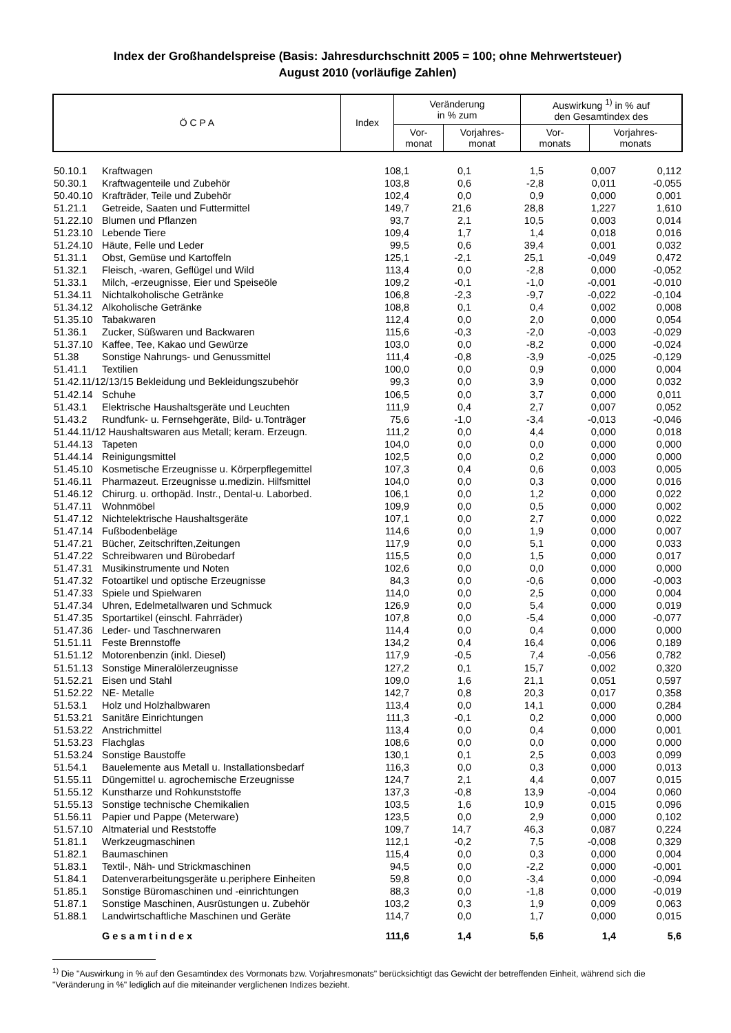Index der Großhandelspreise (Basis: Jahresdurchschnitt 2005 = 100; ohne Mehrwertsteuer)
August 2010 (vorläufige Zahlen)
| Ö C P A | Index | Veränderung in % zum | | Auswirkung <sup>1)</sup> in % auf den Gesamtindex des | |
| --- | --- | --- | --- | --- | --- |
| | | Vor- monat | Vorjahres- monat | Vor- monats | Vorjahres- monats |
| 50.10.1 | Kraftwagen | 108,1 | 0,1 | 1,5 | 0,007 | 0,112 |
| 50.30.1 | Kraftwagenteile und Zubehör | 103,8 | 0,6 | -2,8 | 0,011 | -0,055 |
| 50.40.10 | Krafträder, Teile und Zubehör | 102,4 | 0,0 | 0,9 | 0,000 | 0,001 |
| 51.21.1 | Getreide, Saaten und Futtermittel | 149,7 | 21,6 | 28,8 | 1,227 | 1,610 |
| 51.22.10 | Blumen und Pflanzen | 93,7 | 2,1 | 10,5 | 0,003 | 0,014 |
| 51.23.10 | Lebende Tiere | 109,4 | 1,7 | 1,4 | 0,018 | 0,016 |
| 51.24.10 | Häute, Felle und Leder | 99,5 | 0,6 | 39,4 | 0,001 | 0,032 |
| 51.31.1 | Obst, Gemüse und Kartoffeln | 125,1 | -2,1 | 25,1 | -0,049 | 0,472 |
| 51.32.1 | Fleisch, -waren, Geflügel und Wild | 113,4 | 0,0 | -2,8 | 0,000 | -0,052 |
| 51.33.1 | Milch, -erzeugnisse, Eier und Speiseöle | 109,2 | -0,1 | -1,0 | -0,001 | -0,010 |
| 51.34.11 | Nichtalkoholische Getränke | 106,8 | -2,3 | -9,7 | -0,022 | -0,104 |
| 51.34.12 | Alkoholische Getränke | 108,8 | 0,1 | 0,4 | 0,002 | 0,008 |
| 51.35.10 | Tabakwaren | 112,4 | 0,0 | 2,0 | 0,000 | 0,054 |
| 51.36.1 | Zucker, Süßwaren und Backwaren | 115,6 | -0,3 | -2,0 | -0,003 | -0,029 |
| 51.37.10 | Kaffee, Tee, Kakao und Gewürze | 103,0 | 0,0 | -8,2 | 0,000 | -0,024 |
| 51.38 | Sonstige Nahrungs- und Genussmittel | 111,4 | -0,8 | -3,9 | -0,025 | -0,129 |
| 51.41.1 | Textilien | 100,0 | 0,0 | 0,9 | 0,000 | 0,004 |
| 51.42.11/12/13/15 Bekleidung und Bekleidungszubehör | | 99,3 | 0,0 | 3,9 | 0,000 | 0,032 |
| 51.42.14 | Schuhe | 106,5 | 0,0 | 3,7 | 0,000 | 0,011 |
| 51.43.1 | Elektrische Haushaltsgeräte und Leuchten | 111,9 | 0,4 | 2,7 | 0,007 | 0,052 |
| 51.43.2 | Rundfunk- u. Fernsehgeräte, Bild- u.Tonträger | 75,6 | -1,0 | -3,4 | -0,013 | -0,046 |
| 51.44.11/12 Haushaltswaren aus Metall; keram. Erzeugn. | | 111,2 | 0,0 | 4,4 | 0,000 | 0,018 |
| 51.44.13 | Tapeten | 104,0 | 0,0 | 0,0 | 0,000 | 0,000 |
| 51.44.14 | Reinigungsmittel | 102,5 | 0,0 | 0,2 | 0,000 | 0,000 |
| 51.45.10 | Kosmetische Erzeugnisse u. Körperpflegemittel | 107,3 | 0,4 | 0,6 | 0,003 | 0,005 |
| 51.46.11 | Pharmazeut. Erzeugnisse u.medizin. Hilfsmittel | 104,0 | 0,0 | 0,3 | 0,000 | 0,016 |
| 51.46.12 | Chirurg. u. orthopäd. Instr., Dental-u. Laborbed. | 106,1 | 0,0 | 1,2 | 0,000 | 0,022 |
| 51.47.11 | Wohnmöbel | 109,9 | 0,0 | 0,5 | 0,000 | 0,002 |
| 51.47.12 | Nichtelektrische Haushaltsgeräte | 107,1 | 0,0 | 2,7 | 0,000 | 0,022 |
| 51.47.14 | Fußbodenbeläge | 114,6 | 0,0 | 1,9 | 0,000 | 0,007 |
| 51.47.21 | Bücher, Zeitschriften,Zeitungen | 117,9 | 0,0 | 5,1 | 0,000 | 0,033 |
| 51.47.22 | Schreibwaren und Bürobedarf | 115,5 | 0,0 | 1,5 | 0,000 | 0,017 |
| 51.47.31 | Musikinstrumente und Noten | 102,6 | 0,0 | 0,0 | 0,000 | 0,000 |
| 51.47.32 | Fotoartikel und optische Erzeugnisse | 84,3 | 0,0 | -0,6 | 0,000 | -0,003 |
| 51.47.33 | Spiele und Spielwaren | 114,0 | 0,0 | 2,5 | 0,000 | 0,004 |
| 51.47.34 | Uhren, Edelmetallwaren und Schmuck | 126,9 | 0,0 | 5,4 | 0,000 | 0,019 |
| 51.47.35 | Sportartikel (einschl. Fahrräder) | 107,8 | 0,0 | -5,4 | 0,000 | -0,077 |
| 51.47.36 | Leder- und Taschnerwaren | 114,4 | 0,0 | 0,4 | 0,000 | 0,000 |
| 51.51.11 | Feste Brennstoffe | 134,2 | 0,4 | 16,4 | 0,006 | 0,189 |
| 51.51.12 | Motorenbenzin (inkl. Diesel) | 117,9 | -0,5 | 7,4 | -0,056 | 0,782 |
| 51.51.13 | Sonstige Mineralölerzeugnisse | 127,2 | 0,1 | 15,7 | 0,002 | 0,320 |
| 51.52.21 | Eisen und Stahl | 109,0 | 1,6 | 21,1 | 0,051 | 0,597 |
| 51.52.22 | NE- Metalle | 142,7 | 0,8 | 20,3 | 0,017 | 0,358 |
| 51.53.1 | Holz und Holzhalbwaren | 113,4 | 0,0 | 14,1 | 0,000 | 0,284 |
| 51.53.21 | Sanitäre Einrichtungen | 111,3 | -0,1 | 0,2 | 0,000 | 0,000 |
| 51.53.22 | Anstrichmittel | 113,4 | 0,0 | 0,4 | 0,000 | 0,001 |
| 51.53.23 | Flachglas | 108,6 | 0,0 | 0,0 | 0,000 | 0,000 |
| 51.53.24 | Sonstige Baustoffe | 130,1 | 0,1 | 2,5 | 0,003 | 0,099 |
| 51.54.1 | Bauelemente aus Metall u. Installationsbedarf | 116,3 | 0,0 | 0,3 | 0,000 | 0,013 |
| 51.55.11 | Düngemittel u. agrochemische Erzeugnisse | 124,7 | 2,1 | 4,4 | 0,007 | 0,015 |
| 51.55.12 | Kunstharze und Rohkunststoffe | 137,3 | -0,8 | 13,9 | -0,004 | 0,060 |
| 51.55.13 | Sonstige technische Chemikalien | 103,5 | 1,6 | 10,9 | 0,015 | 0,096 |
| 51.56.11 | Papier und Pappe (Meterware) | 123,5 | 0,0 | 2,9 | 0,000 | 0,102 |
| 51.57.10 | Altmaterial und Reststoffe | 109,7 | 14,7 | 46,3 | 0,087 | 0,224 |
| 51.81.1 | Werkzeugmaschinen | 112,1 | -0,2 | 7,5 | -0,008 | 0,329 |
| 51.82.1 | Baumaschinen | 115,4 | 0,0 | 0,3 | 0,000 | 0,004 |
| 51.83.1 | Textil-, Näh- und Strickmaschinen | 94,5 | 0,0 | -2,2 | 0,000 | -0,001 |
| 51.84.1 | Datenverarbeitungsgeräte u.periphere Einheiten | 59,8 | 0,0 | -3,4 | 0,000 | -0,094 |
| 51.85.1 | Sonstige Büromaschinen und -einrichtungen | 88,3 | 0,0 | -1,8 | 0,000 | -0,019 |
| 51.87.1 | Sonstige Maschinen, Ausrüstungen u. Zubehör | 103,2 | 0,3 | 1,9 | 0,009 | 0,063 |
| 51.88.1 | Landwirtschaftliche Maschinen und Geräte | 114,7 | 0,0 | 1,7 | 0,000 | 0,015 |
| | Gesamtindex | 111,6 | 1,4 | 5,6 | 1,4 | 5,6 |
<sup>1)</sup> Die "Auswirkung in % auf den Gesamtindex des Vormonats bzw. Vorjahresmonats" berücksichtigt das Gewicht der betreffenden Einheit, während sich die "Veränderung in %" lediglich auf die miteinander verglichenen Indizes bezieht.